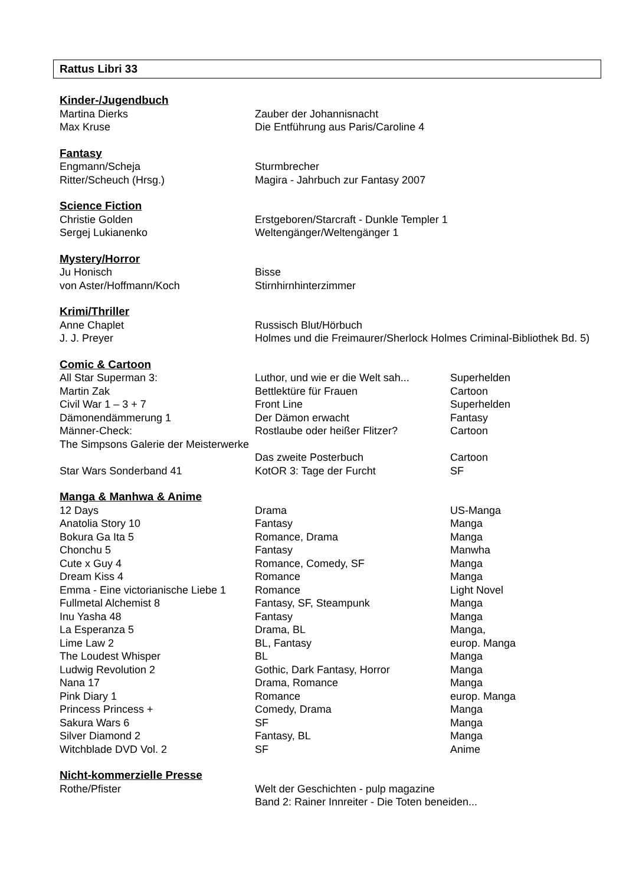Rattus Libri 33
| Kinder-/Jugendbuch | |
| --- | --- |
| Martina Dierks | Zauber der Johannisnacht |
| Max Kruse | Die Entführung aus Paris/Caroline 4 |
| Fantasy | |
| --- | --- |
| Engmann/Scheja | Sturmbrecher |
| Ritter/Scheuch (Hrsg.) | Magira - Jahrbuch zur Fantasy 2007 |
| Science Fiction | |
| --- | --- |
| Christie Golden | Erstgeboren/Starcraft - Dunkle Templer 1 |
| Sergej Lukianenko | Weltengänger/Weltengänger 1 |
| Mystery/Horror | |
| --- | --- |
| Ju Honisch | Bisse |
| von Aster/Hoffmann/Koch | Stirnhirnhinterzimmer |
| Krimi/Thriller | |
| --- | --- |
| Anne Chaplet | Russisch Blut/Hörbuch |
| J. J. Preyer | Holmes und die Freimaurer/Sherlock Holmes Criminal-Bibliothek Bd. 5) |
| Comic & Cartoon | | |
| --- | --- | --- |
| All Star Superman 3: | Luthor, und wie er die Welt sah... | Superhelden |
| Martin Zak | Bettlektüre für Frauen | Cartoon |
| Civil War 1 – 3 + 7 | Front Line | Superhelden |
| Dämonendämmerung 1 | Der Dämon erwacht | Fantasy |
| Männer-Check: | Rostlaube oder heißer Flitzer? | Cartoon |
| The Simpsons Galerie der Meisterwerke | Das zweite Posterbuch | Cartoon |
| Star Wars Sonderband 41 | KotOR 3: Tage der Furcht | SF |
| Manga & Manhwa & Anime | | |
| --- | --- | --- |
| 12 Days | Drama | US-Manga |
| Anatolia Story 10 | Fantasy | Manga |
| Bokura Ga Ita 5 | Romance, Drama | Manga |
| Chonchu 5 | Fantasy | Manwha |
| Cute x Guy 4 | Romance, Comedy, SF | Manga |
| Dream Kiss 4 | Romance | Manga |
| Emma - Eine victorianische Liebe 1 | Romance | Light Novel |
| Fullmetal Alchemist 8 | Fantasy, SF, Steampunk | Manga |
| Inu Yasha 48 | Fantasy | Manga |
| La Esperanza 5 | Drama, BL | Manga, |
| Lime Law 2 | BL, Fantasy | europ. Manga |
| The Loudest Whisper | BL | Manga |
| Ludwig Revolution 2 | Gothic, Dark Fantasy, Horror | Manga |
| Nana 17 | Drama, Romance | Manga |
| Pink Diary 1 | Romance | europ. Manga |
| Princess Princess + | Comedy, Drama | Manga |
| Sakura Wars 6 | SF | Manga |
| Silver Diamond 2 | Fantasy, BL | Manga |
| Witchblade DVD Vol. 2 | SF | Anime |
| Nicht-kommerzielle Presse | |
| --- | --- |
| Rothe/Pfister | Welt der Geschichten - pulp magazine Band 2: Rainer Innreiter - Die Toten beneiden... |